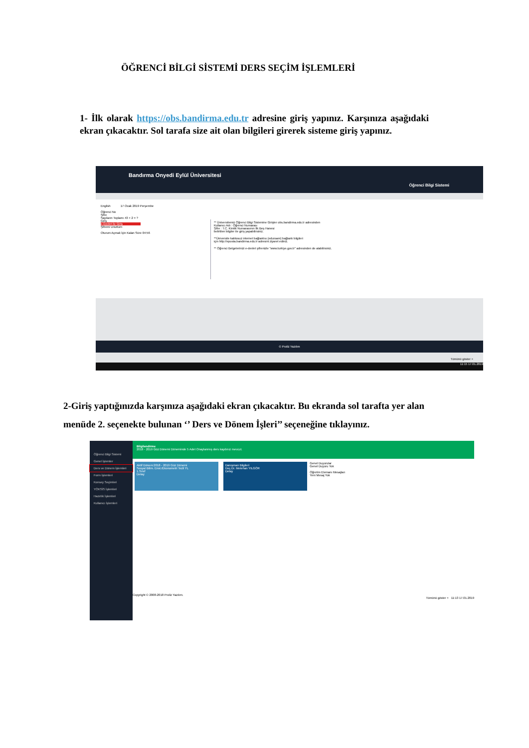ÖĞRENCİ BİLGİ SİSTEMİ DERS SEÇİM İŞLEMLERİ
1- İlk olarak https://obs.bandirma.edu.tr adresine giriş yapınız. Karşınıza aşağıdaki ekran çıkacaktır. Sol tarafa size ait olan bilgileri girerek sisteme giriş yapınız.
Bandırma Onyedi Eylül Üniversitesi
Öğrenci Bilgi Sistemi
English 17 Ocak 2019 Perşembe
Öğrenci No
Şifre
Sayıların Toplamı 43 + 2 = ?
Giriş
e-Devlet ile Giriş
Şifremi Unuttum
Oturum Açmak İçin Kalan Süre 04:56
** Üniversitemiz Öğrenci Bilgi Sistemine Girişler obs.bandirma.edu.tr adresinden
Kullanıcı Adı : Öğrenci Numarası
Şifre : T.C. Kimlik Numarasının İlk Beş Hanesi
belirtilen bilgiler ile giriş yapabilirsiniz.
**Üniversite kablosuz internet bağlantısı (eduroam) bağlantı bilgileri
için http://eposta.bandirma.edu.tr adresini ziyaret ediniz.
** Öğrenci Belgelerinizi e-devlet şifrenizle "www.turkiye.gov.tr" adresinden de alabilirsiniz.
© Proliz Yazılım
Tümünü göster ×
11:15 17.01.2019
2-Giriş yaptığınızda karşınıza aşağıdaki ekran çıkacaktır. Bu ekranda sol tarafta yer alan menüde 2. seçenekte bulunan ‘’ Ders ve Dönem İşleri’’ seçeneğine tıklayınız.
Öğrenci Bilgi Sistemi
Genel İşlemler
Ders ve Dönem İşlemleri
Form İşlemleri
Konsey Seçimleri
YÖKSİS İşlemleri
Hazırlık İşlemleri
Kullanıcı İşlemleri
Bilgilendirme
2018 - 2019 Güz Dönemi Döneminde 5 Adet Onaylanmış ders kaydınız mevcut.
Aktif Dönem:2018 - 2019 Güz Dönemi
Sosyal Bilim. Enst./Ekonometri Tezli YL
1.Sınıf
Detay
Danışman Bilgileri
Doç.Dr. Metehan YILGÖR
Detay
Genel Duyurular
Genel Duyuru Yok
Öğretim Elemanı Mesajları
Yeni Mesaj Yok
Copyright © 2008-2018 Proliz Yazılım.
Tümünü göster × 11:13 17.01.2019